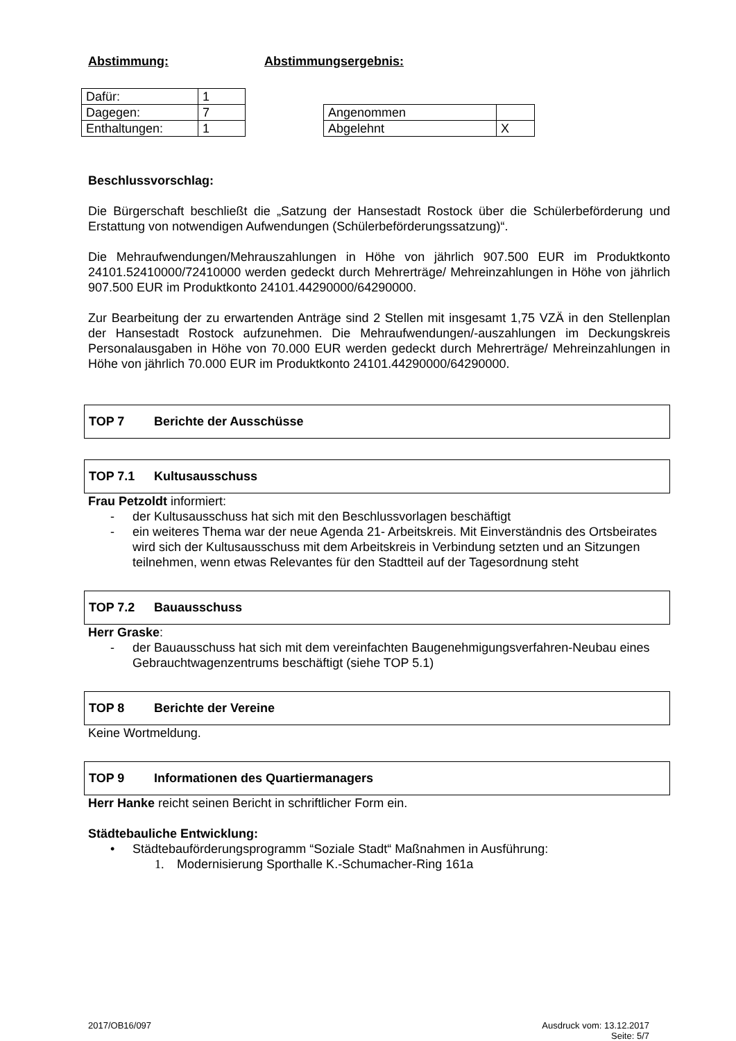Abstimmung: Abstimmungsergebnis:
| Dafür: | 1 |
| Dagegen: | 7 |
| Enthaltungen: | 1 |
| Angenommen | |
| Abgelehnt | X |
Beschlussvorschlag:
Die Bürgerschaft beschließt die „Satzung der Hansestadt Rostock über die Schülerbeförderung und Erstattung von notwendigen Aufwendungen (Schülerbeförderungssatzung)“.
Die Mehraufwendungen/Mehrauszahlungen in Höhe von jährlich 907.500 EUR im Produktkonto 24101.52410000/72410000 werden gedeckt durch Mehrerträge/ Mehreinzahlungen in Höhe von jährlich 907.500 EUR im Produktkonto 24101.44290000/64290000.
Zur Bearbeitung der zu erwartenden Anträge sind 2 Stellen mit insgesamt 1,75 VZÄ in den Stellenplan der Hansestadt Rostock aufzunehmen. Die Mehraufwendungen/-auszahlungen im Deckungskreis Personalausgaben in Höhe von 70.000 EUR werden gedeckt durch Mehrerträge/ Mehreinzahlungen in Höhe von jährlich 70.000 EUR im Produktkonto 24101.44290000/64290000.
TOP 7 Berichte der Ausschüsse
TOP 7.1 Kultusausschuss
Frau Petzoldt informiert:
- der Kultusausschuss hat sich mit den Beschlussvorlagen beschäftigt
- ein weiteres Thema war der neue Agenda 21- Arbeitskreis. Mit Einverständnis des Ortsbeirates wird sich der Kultusausschuss mit dem Arbeitskreis in Verbindung setzten und an Sitzungen teilnehmen, wenn etwas Relevantes für den Stadtteil auf der Tagesordnung steht
TOP 7.2 Bauausschuss
Herr Graske:
- der Bauausschuss hat sich mit dem vereinfachten Baugenehmigungsverfahren-Neubau eines Gebrauchtwagenzentrums beschäftigt (siehe TOP 5.1)
TOP 8 Berichte der Vereine
Keine Wortmeldung.
TOP 9 Informationen des Quartiermanagers
Herr Hanke reicht seinen Bericht in schriftlicher Form ein.
Städtebauliche Entwicklung:
• Städtebauförderungsprogramm “Soziale Stadt“ Maßnahmen in Ausführung:
1. Modernisierung Sporthalle K.-Schumacher-Ring 161a
2017/OB16/097 Ausdruck vom: 13.12.2017
Seite: 5/7